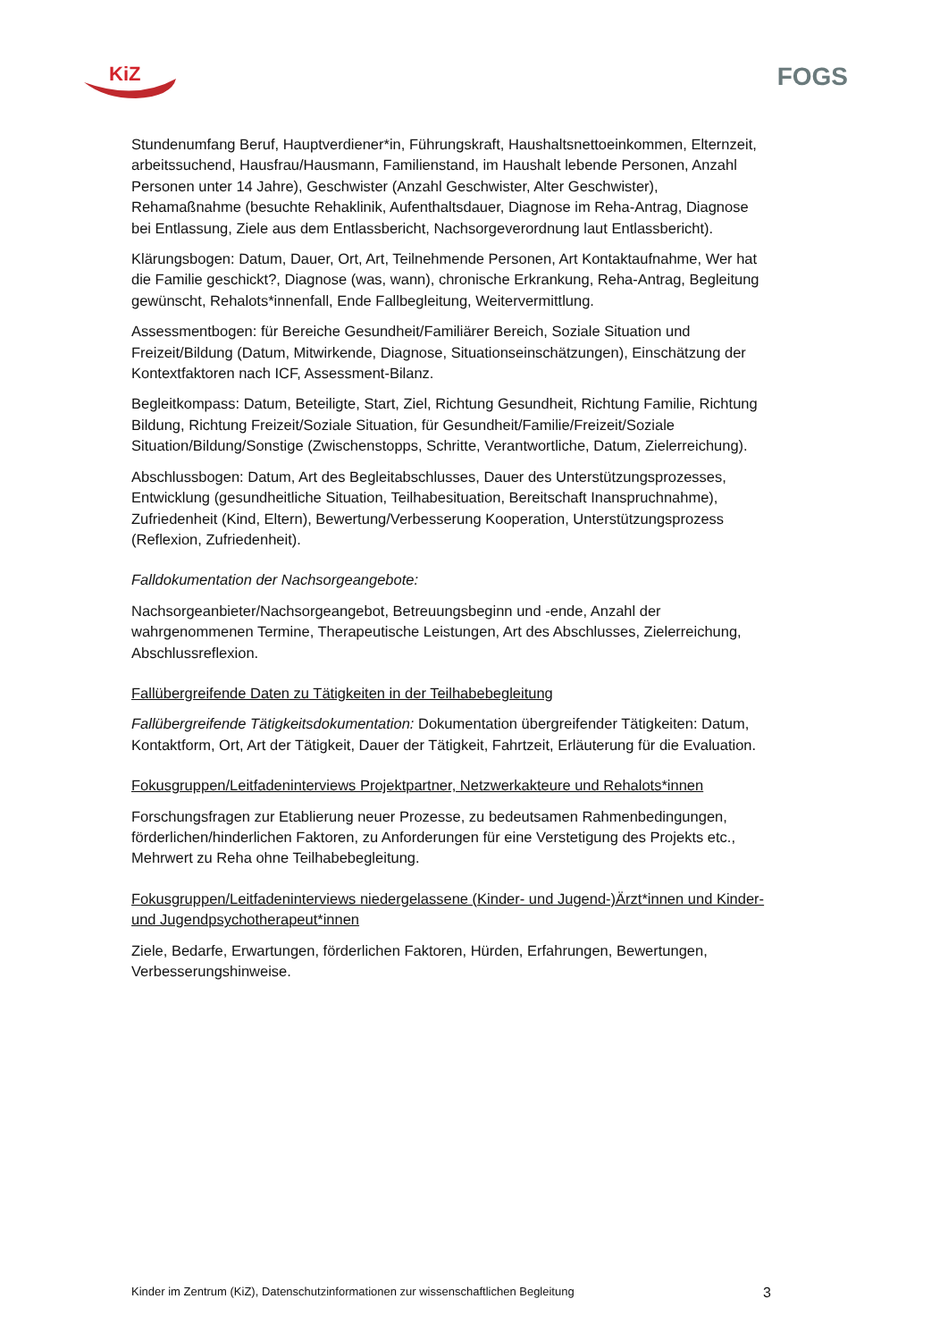KiZ
FOGS
Stundenumfang Beruf, Hauptverdiener*in, Führungskraft, Haushaltsnettoeinkommen, Elternzeit, arbeitssuchend, Hausfrau/Hausmann, Familienstand, im Haushalt lebende Personen, Anzahl Personen unter 14 Jahre), Geschwister (Anzahl Geschwister, Alter Geschwister), Rehamaßnahme (besuchte Rehaklinik, Aufenthaltsdauer, Diagnose im Reha-Antrag, Diagnose bei Entlassung, Ziele aus dem Entlassbericht, Nachsorgeverordnung laut Entlassbericht).
Klärungsbogen: Datum, Dauer, Ort, Art, Teilnehmende Personen, Art Kontaktaufnahme, Wer hat die Familie geschickt?, Diagnose (was, wann), chronische Erkrankung, Reha-Antrag, Begleitung gewünscht, Rehalots*innenfall, Ende Fallbegleitung, Weitervermittlung.
Assessmentbogen: für Bereiche Gesundheit/Familiärer Bereich, Soziale Situation und Freizeit/Bildung (Datum, Mitwirkende, Diagnose, Situationseinschätzungen), Einschätzung der Kontextfaktoren nach ICF, Assessment-Bilanz.
Begleitkompass: Datum, Beteiligte, Start, Ziel, Richtung Gesundheit, Richtung Familie, Richtung Bildung, Richtung Freizeit/Soziale Situation, für Gesundheit/Familie/Freizeit/Soziale Situation/Bildung/Sonstige (Zwischenstopps, Schritte, Verantwortliche, Datum, Zielerreichung).
Abschlussbogen: Datum, Art des Begleitabschlusses, Dauer des Unterstützungsprozesses, Entwicklung (gesundheitliche Situation, Teilhabesituation, Bereitschaft Inanspruchnahme), Zufriedenheit (Kind, Eltern), Bewertung/Verbesserung Kooperation, Unterstützungsprozess (Reflexion, Zufriedenheit).
Falldokumentation der Nachsorgeangebote:
Nachsorgeanbieter/Nachsorgeangebot, Betreuungsbeginn und -ende, Anzahl der wahrgenommenen Termine, Therapeutische Leistungen, Art des Abschlusses, Zielerreichung, Abschlussreflexion.
Fallübergreifende Daten zu Tätigkeiten in der Teilhabebegleitung
Fallübergreifende Tätigkeitsdokumentation: Dokumentation übergreifender Tätigkeiten: Datum, Kontaktform, Ort, Art der Tätigkeit, Dauer der Tätigkeit, Fahrtzeit, Erläuterung für die Evaluation.
Fokusgruppen/Leitfadeninterviews Projektpartner, Netzwerkakteure und Rehalots*innen
Forschungsfragen zur Etablierung neuer Prozesse, zu bedeutsamen Rahmenbedingungen, förderlichen/hinderlichen Faktoren, zu Anforderungen für eine Verstetigung des Projekts etc., Mehrwert zu Reha ohne Teilhabebegleitung.
Fokusgruppen/Leitfadeninterviews niedergelassene (Kinder- und Jugend-)Ärzt*innen und Kinder- und Jugendpsychotherapeut*innen
Ziele, Bedarfe, Erwartungen, förderlichen Faktoren, Hürden, Erfahrungen, Bewertungen, Verbesserungshinweise.
Kinder im Zentrum (KiZ), Datenschutzinformationen zur wissenschaftlichen Begleitung 3